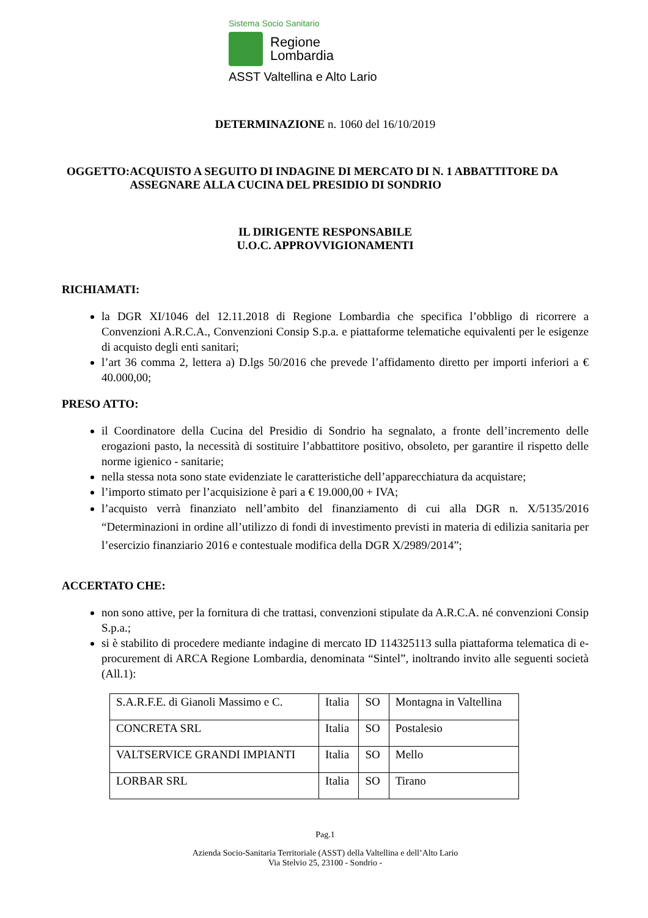Sistema Socio Sanitario
Regione
Lombardia
ASST Valtellina e Alto Lario
DETERMINAZIONE n. 1060 del 16/10/2019
OGGETTO: ACQUISTO A SEGUITO DI INDAGINE DI MERCATO DI N. 1 ABBATTITORE DA ASSEGNARE ALLA CUCINA DEL PRESIDIO DI SONDRIO
IL DIRIGENTE RESPONSABILE
U.O.C. APPROVVIGIONAMENTI
RICHIAMATI:
la DGR XI/1046 del 12.11.2018 di Regione Lombardia che specifica l’obbligo di ricorrere a Convenzioni A.R.C.A., Convenzioni Consip S.p.a. e piattaforme telematiche equivalenti per le esigenze di acquisto degli enti sanitari;
l’art 36 comma 2, lettera a) D.lgs 50/2016 che prevede l’affidamento diretto per importi inferiori a € 40.000,00;
PRESO ATTO:
il Coordinatore della Cucina del Presidio di Sondrio ha segnalato, a fronte dell’incremento delle erogazioni pasto, la necessità di sostituire l’abbattitore positivo, obsoleto, per garantire il rispetto delle norme igienico - sanitarie;
nella stessa nota sono state evidenziate le caratteristiche dell’apparecchiatura da acquistare;
l’importo stimato per l’acquisizione è pari a € 19.000,00 + IVA;
l’acquisto verrà finanziato nell’ambito del finanziamento di cui alla DGR n. X/5135/2016 “Determinazioni in ordine all’utilizzo di fondi di investimento previsti in materia di edilizia sanitaria per l’esercizio finanziario 2016 e contestuale modifica della DGR X/2989/2014”;
ACCERTATO CHE:
non sono attive, per la fornitura di che trattasi, convenzioni stipulate da A.R.C.A. né convenzioni Consip S.p.a.;
si è stabilito di procedere mediante indagine di mercato ID 114325113 sulla piattaforma telematica di e-procurement di ARCA Regione Lombardia, denominata “Sintel”, inoltrando invito alle seguenti società (All.1):
| S.A.R.F.E. di Gianoli Massimo e C. | Italia | SO | Montagna in Valtellina |
| CONCRETA SRL | Italia | SO | Postalesio |
| VALTSERVICE GRANDI IMPIANTI | Italia | SO | Mello |
| LORBAR SRL | Italia | SO | Tirano |
Pag.1
Azienda Socio-Sanitaria Territoriale (ASST) della Valtellina e dell’Alto Lario
Via Stelvio 25, 23100 - Sondrio -